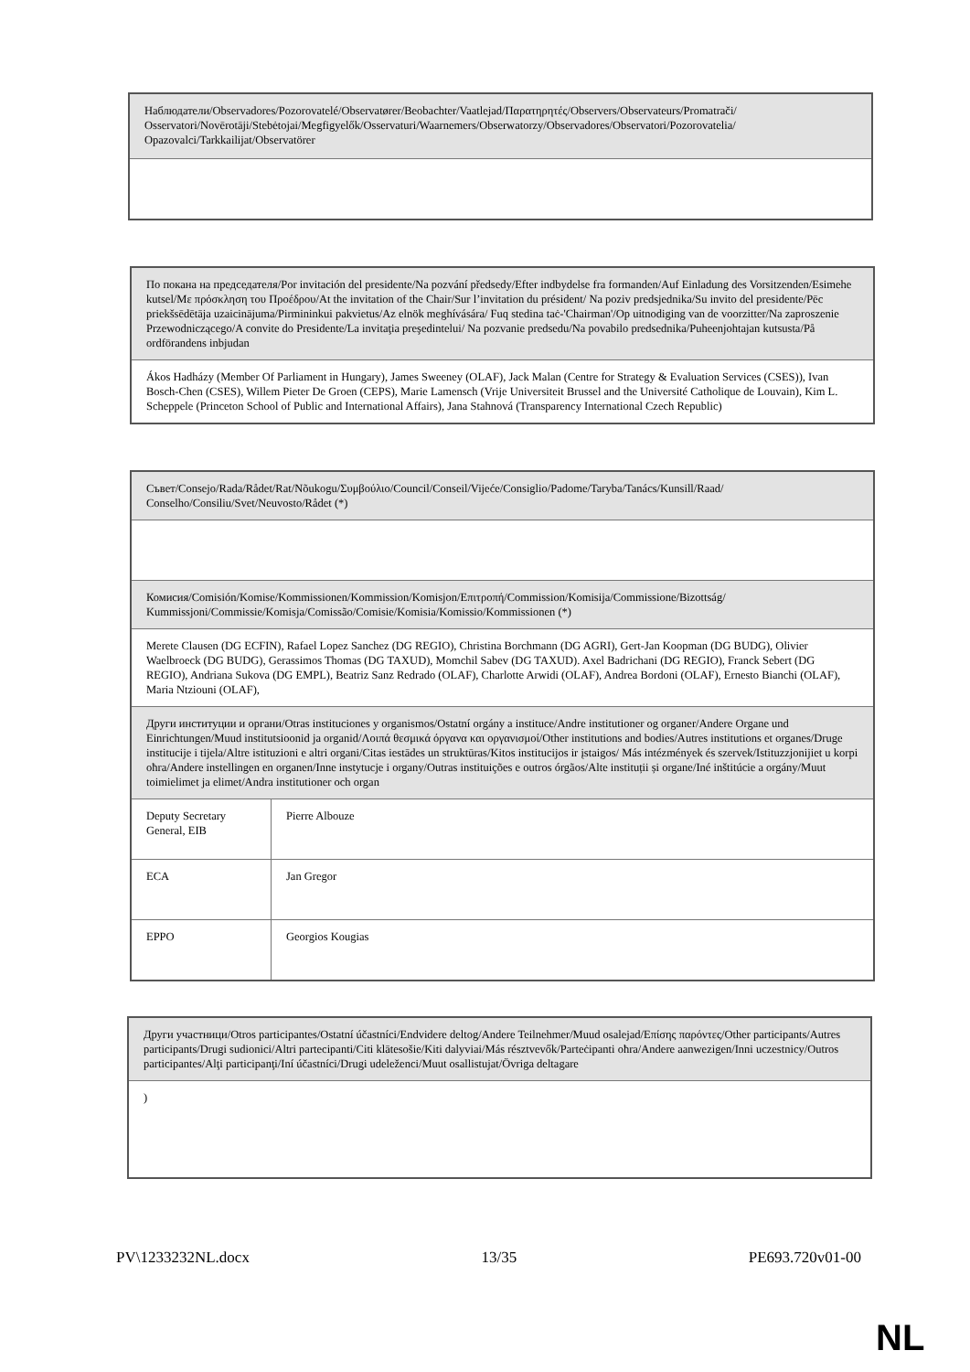| Наблюдатели/Observadores/Pozorovatelé/Observatører/Beobachter/Vaatlejad/Παρατηρητές/Observers/Observateurs/Promatrači/ Osservatori/Novērotāji/Stebėtojai/Megfigyelők/Osservaturi/Waarnemers/Obserwatorzy/Observadores/Observatori/Pozorovatelia/ Opazovalci/Tarkkailijat/Observatörer |
| По покана на председателя/Por invitación del presidente/Na pozvání předsedy/Efter indbydelse fra formanden/Auf Einladung des Vorsitzenden/Esimehe kutsel/Με πρόσκληση του Προέδρου/At the invitation of the Chair/Sur l’invitation du président/ Na poziv predsjednika/Su invito del presidente/Pēc priekšsēdētāja uzaicinājuma/Pirmininkui pakvietus/Az elnök meghívására/ Fuq stedina taċ-'Chairman'/Op uitnodiging van de voorzitter/Na zaproszenie Przewodniczącego/A convite do Presidente/La invitaţia preşedintelui/ Na pozvanie predsedu/Na povabilo predsednika/Puheenjohtajan kutsusta/På ordförandens inbjudan |
| Ákos Hadházy (Member Of Parliament in Hungary), James Sweeney (OLAF), Jack Malan (Centre for Strategy & Evaluation Services (CSES)), Ivan Bosch-Chen (CSES), Willem Pieter De Groen (CEPS), Marie Lamensch (Vrije Universiteit Brussel and the Université Catholique de Louvain), Kim L. Scheppele (Princeton School of Public and International Affairs), Jana Stahnová (Transparency International Czech Republic) |
| Съвет/Consejo/Rada/Rådet/Rat/Nõukogu/Συμβούλιο/Council/Conseil/Vijeće/Consiglio/Padome/Taryba/Tanács/Kunsill/Raad/ Conselho/Consiliu/Svet/Neuvosto/Rådet (*) | |
| Комисия/Comisión/Komise/Kommissionen/Kommission/Komisjon/Επιτροπή/Commission/Komisija/Commissione/Bizottság/ Kummissjoni/Commissie/Komisja/Comissão/Comisie/Komisia/Komissio/Kommissionen (*) | |
| Merete Clausen (DG ECFIN), Rafael Lopez Sanchez (DG REGIO), Christina Borchmann (DG AGRI), Gert-Jan Koopman (DG BUDG), Olivier Waelbroeck (DG BUDG), Gerassimos Thomas (DG TAXUD), Momchil Sabev (DG TAXUD). Axel Badrichani (DG REGIO), Franck Sebert (DG REGIO), Andriana Sukova (DG EMPL), Beatriz Sanz Redrado (OLAF), Charlotte Arwidi (OLAF), Andrea Bordoni (OLAF), Ernesto Bianchi (OLAF), Maria Ntziouni (OLAF), | |
| Други институции и органи/Otras instituciones y organismos/Ostatní orgány a instituce/Andre institutioner og organer/Andere Organe und Einrichtungen/Muud institutsioonid ja organid/Λοιπά θεσμικά όργανα και οργανισμοί/Other institutions and bodies/Autres institutions et organes/Druge institucije i tijela/Altre istituzioni e altri organi/Citas iestādes un struktūras/Kitos institucijos ir įstaigos/ Más intézmények és szervek/Istituzzjonijiet u korpi oħra/Andere instellingen en organen/Inne instytucje i organy/Outras instituições e outros órgãos/Alte instituții și organe/Iné inštitúcie a orgány/Muut toimielimet ja elimet/Andra institutioner och organ | |
| Deputy Secretary General, EIB | Pierre Albouze |
| ECA | Jan Gregor |
| EPPO | Georgios Kougias |
| Други участници/Otros participantes/Ostatní účastníci/Endvidere deltog/Andere Teilnehmer/Muud osalejad/Επίσης παρόντες/Other participants/Autres participants/Drugi sudionici/Altri partecipanti/Citi klātesošie/Kiti dalyviai/Más résztvevők/Parteċipanti oħra/Andere aanwezigen/Inni uczestnicy/Outros participantes/Alţi participanţi/Iní účastníci/Drugi udeleženci/Muut osallistujat/Övriga deltagare |
| ) |
PV\1233232NL.docx 13/35 PE693.720v01-00
NL